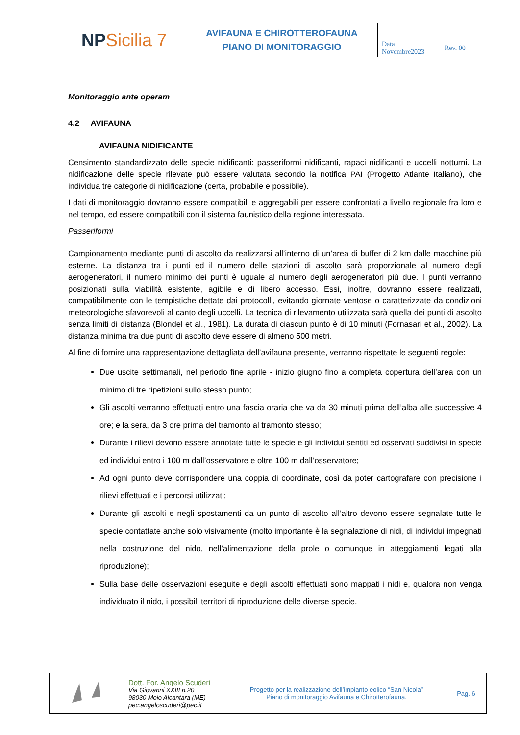| NP Sicilia 7 | AVIFAUNA E CHIROTTEROFAUNA PIANO DI MONITORAGGIO | | |
| | | Data Novembre2023 | Rev. 00 |
Monitoraggio ante operam
4.2 AVIFAUNA
AVIFAUNA NIDIFICANTE
Censimento standardizzato delle specie nidificanti: passeriformi nidificanti, rapaci nidificanti e uccelli notturni. La nidificazione delle specie rilevate può essere valutata secondo la notifica PAI (Progetto Atlante Italiano), che individua tre categorie di nidificazione (certa, probabile e possibile).
I dati di monitoraggio dovranno essere compatibili e aggregabili per essere confrontati a livello regionale fra loro e nel tempo, ed essere compatibili con il sistema faunistico della regione interessata.
Passeriformi
Campionamento mediante punti di ascolto da realizzarsi all’interno di un’area di buffer di 2 km dalle macchine più esterne. La distanza tra i punti ed il numero delle stazioni di ascolto sarà proporzionale al numero degli aerogeneratori, il numero minimo dei punti è uguale al numero degli aerogeneratori più due. I punti verranno posizionati sulla viabilità esistente, agibile e di libero accesso. Essi, inoltre, dovranno essere realizzati, compatibilmente con le tempistiche dettate dai protocolli, evitando giornate ventose o caratterizzate da condizioni meteorologiche sfavorevoli al canto degli uccelli. La tecnica di rilevamento utilizzata sarà quella dei punti di ascolto senza limiti di distanza (Blondel et al., 1981). La durata di ciascun punto è di 10 minuti (Fornasari et al., 2002). La distanza minima tra due punti di ascolto deve essere di almeno 500 metri.
Al fine di fornire una rappresentazione dettagliata dell’avifauna presente, verranno rispettate le seguenti regole:
Due uscite settimanali, nel periodo fine aprile - inizio giugno fino a completa copertura dell’area con un minimo di tre ripetizioni sullo stesso punto;
Gli ascolti verranno effettuati entro una fascia oraria che va da 30 minuti prima dell’alba alle successive 4 ore; e la sera, da 3 ore prima del tramonto al tramonto stesso;
Durante i rilievi devono essere annotate tutte le specie e gli individui sentiti ed osservati suddivisi in specie ed individui entro i 100 m dall’osservatore e oltre 100 m dall’osservatore;
Ad ogni punto deve corrispondere una coppia di coordinate, così da poter cartografare con precisione i rilievi effettuati e i percorsi utilizzati;
Durante gli ascolti e negli spostamenti da un punto di ascolto all’altro devono essere segnalate tutte le specie contattate anche solo visivamente (molto importante è la segnalazione di nidi, di individui impegnati nella costruzione del nido, nell’alimentazione della prole o comunque in atteggiamenti legati alla riproduzione);
Sulla base delle osservazioni eseguite e degli ascolti effettuati sono mappati i nidi e, qualora non venga individuato il nido, i possibili territori di riproduzione delle diverse specie.
| | Dott. For. Angelo Scuderi Via Giovanni XXIII n.20 98030 Moio Alcantara (ME) pec:angeloscuderi@pec.it | Progetto per la realizzazione dell’impianto eolico “San Nicola” Piano di monitoraggio Avifauna e Chirotterofauna. | Pag. 6 |